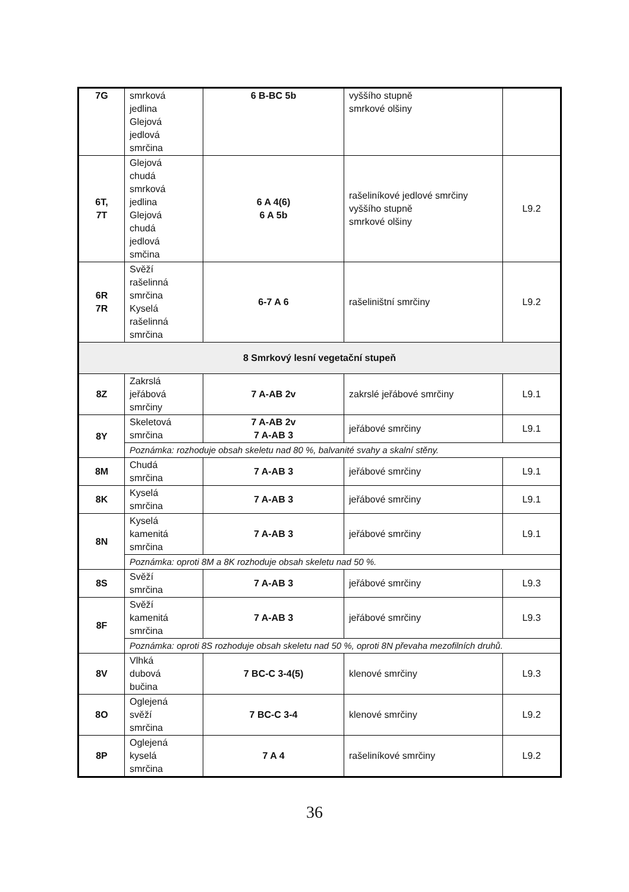| 7G | smrková jedlina Glejová jedlová smrčina | 6 B-BC 5b | vyššího stupně smrkové olšiny | |
| 6T, 7T | Glejová chudá smrková jedlina Glejová chudá jedlová smčina | 6 A 4(6) 6 A 5b | rašeliníkové jedlové smrčiny vyššího stupně smrkové olšiny | L9.2 |
| 6R 7R | Svěží rašelinná smrčina Kyselá rašelinná smrčina | 6-7 A 6 | rašeliništní smrčiny | L9.2 |
| 8 Smrkový lesní vegetační stupeň | | | | |
| 8Z | Zakrslá jeřábová smrčiny | 7 A-AB 2v | zakrslé jeřábové smrčiny | L9.1 |
| 8Y | Skeletová smrčina | 7 A-AB 2v 7 A-AB 3 | jeřábové smrčiny | L9.1 |
| | Poznámka: rozhoduje obsah skeletu nad 80 %, balvanité svahy a skalní stěny. | | | |
| 8M | Chudá smrčina | 7 A-AB 3 | jeřábové smrčiny | L9.1 |
| 8K | Kyselá smrčina | 7 A-AB 3 | jeřábové smrčiny | L9.1 |
| 8N | Kyselá kamenitá smrčina | 7 A-AB 3 | jeřábové smrčiny | L9.1 |
| | Poznámka: oproti 8M a 8K rozhoduje obsah skeletu nad 50 %. | | | |
| 8S | Svěží smrčina | 7 A-AB 3 | jeřábové smrčiny | L9.3 |
| 8F | Svěží kamenitá smrčina | 7 A-AB 3 | jeřábové smrčiny | L9.3 |
| | Poznámka: oproti 8S rozhoduje obsah skeletu nad 50 %, oproti 8N převaha mezofilních druhů. | | | |
| 8V | Vlhká dubová bučina | 7 BC-C 3-4(5) | klenové smrčiny | L9.3 |
| 8O | Oglejená svěží smrčina | 7 BC-C 3-4 | klenové smrčiny | L9.2 |
| 8P | Oglejená kyselá smrčina | 7 A 4 | rašeliníkové smrčiny | L9.2 |
36